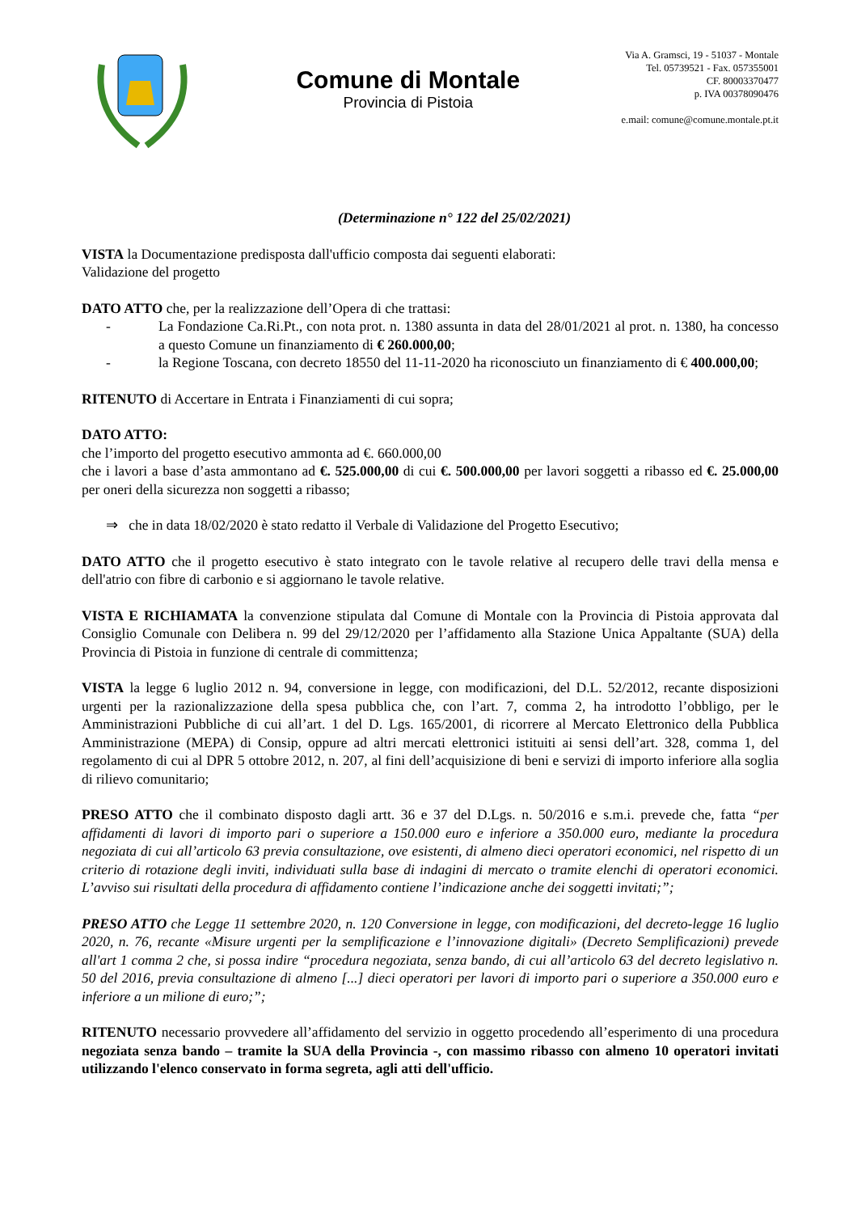Comune di Montale
Provincia di Pistoia
Via A. Gramsci, 19 - 51037 - Montale
Tel. 05739521 - Fax. 057355001
CF. 80003370477
p. IVA 00378090476
e.mail: comune@comune.montale.pt.it
(Determinazione n° 122 del 25/02/2021)
VISTA la Documentazione predisposta dall'ufficio composta dai seguenti elaborati:
Validazione del progetto
DATO ATTO che, per la realizzazione dell’Opera di che trattasi:
- La Fondazione Ca.Ri.Pt., con nota prot. n. 1380 assunta in data del 28/01/2021 al prot. n. 1380, ha concesso a questo Comune un finanziamento di € 260.000,00;
- la Regione Toscana, con decreto 18550 del 11-11-2020 ha riconosciuto un finanziamento di € 400.000,00;
RITENUTO di Accertare in Entrata i Finanziamenti di cui sopra;
DATO ATTO:
che l’importo del progetto esecutivo ammonta ad €. 660.000,00
che i lavori a base d’asta ammontano ad €. 525.000,00 di cui €. 500.000,00 per lavori soggetti a ribasso ed €. 25.000,00 per oneri della sicurezza non soggetti a ribasso;
⇒ che in data 18/02/2020 è stato redatto il Verbale di Validazione del Progetto Esecutivo;
DATO ATTO che il progetto esecutivo è stato integrato con le tavole relative al recupero delle travi della mensa e dell'atrio con fibre di carbonio e si aggiornano le tavole relative.
VISTA E RICHIAMATA la convenzione stipulata dal Comune di Montale con la Provincia di Pistoia approvata dal Consiglio Comunale con Delibera n. 99 del 29/12/2020 per l’affidamento alla Stazione Unica Appaltante (SUA) della Provincia di Pistoia in funzione di centrale di committenza;
VISTA la legge 6 luglio 2012 n. 94, conversione in legge, con modificazioni, del D.L. 52/2012, recante disposizioni urgenti per la razionalizzazione della spesa pubblica che, con l’art. 7, comma 2, ha introdotto l’obbligo, per le Amministrazioni Pubbliche di cui all’art. 1 del D. Lgs. 165/2001, di ricorrere al Mercato Elettronico della Pubblica Amministrazione (MEPA) di Consip, oppure ad altri mercati elettronici istituiti ai sensi dell’art. 328, comma 1, del regolamento di cui al DPR 5 ottobre 2012, n. 207, al fini dell’acquisizione di beni e servizi di importo inferiore alla soglia di rilievo comunitario;
PRESO ATTO che il combinato disposto dagli artt. 36 e 37 del D.Lgs. n. 50/2016 e s.m.i. prevede che, fatta “per affidamenti di lavori di importo pari o superiore a 150.000 euro e inferiore a 350.000 euro, mediante la procedura negoziata di cui all’articolo 63 previa consultazione, ove esistenti, di almeno dieci operatori economici, nel rispetto di un criterio di rotazione degli inviti, individuati sulla base di indagini di mercato o tramite elenchi di operatori economici. L’avviso sui risultati della procedura di affidamento contiene l’indicazione anche dei soggetti invitati;”;
PRESO ATTO che Legge 11 settembre 2020, n. 120 Conversione in legge, con modificazioni, del decreto-legge 16 luglio 2020, n. 76, recante «Misure urgenti per la semplificazione e l’innovazione digitali» (Decreto Semplificazioni) prevede all'art 1 comma 2 che, si possa indire “procedura negoziata, senza bando, di cui all’articolo 63 del decreto legislativo n. 50 del 2016, previa consultazione di almeno [...] dieci operatori per lavori di importo pari o superiore a 350.000 euro e inferiore a un milione di euro;”;
RITENUTO necessario provvedere all’affidamento del servizio in oggetto procedendo all’esperimento di una procedura negoziata senza bando – tramite la SUA della Provincia -, con massimo ribasso con almeno 10 operatori invitati utilizzando l'elenco conservato in forma segreta, agli atti dell'ufficio.